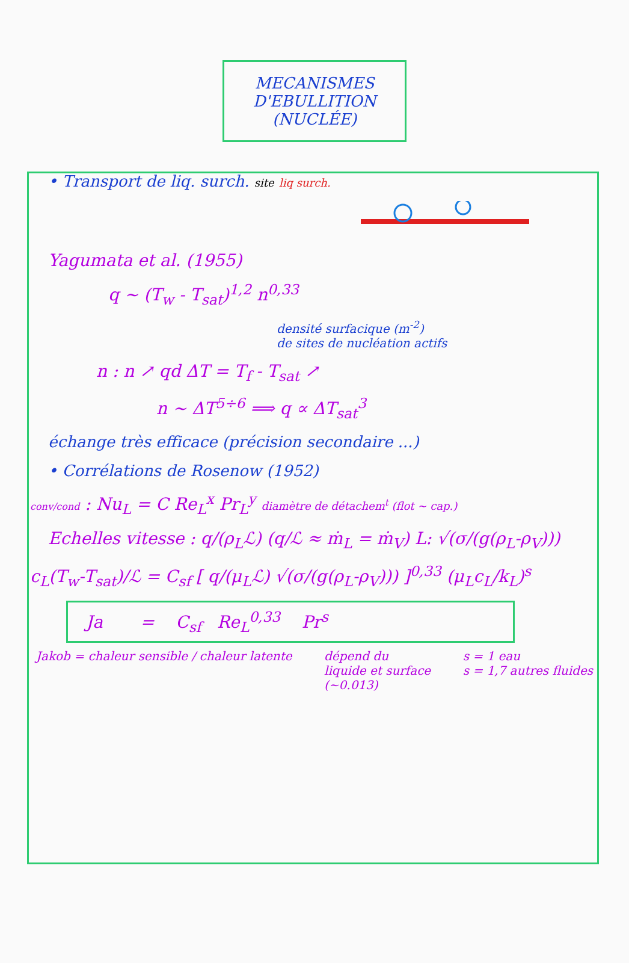MECANISMES
D'EBULLITION
(NUCLÉE)
• Transport de liq. surch. site liq surch.
Yagumata et al. (1955)
q ~ (T<sub>w</sub> - T<sub>sat</sub>)<sup>1,2</sup> n<sup>0,33</sup>
densité surfacique (m<sup>-2</sup>)
de sites de nucléation actifs
n : n ↗ qd ΔT = T<sub>f</sub> - T<sub>sat</sub> ↗
n ~ ΔT<sup>5÷6</sup> ⟹ q ∝ ΔT<sub>sat</sub><sup>3</sup>
échange très efficace (précision secondaire ...)
• Corrélations de Rosenow (1952)
conv/cond : Nu<sub>L</sub> = C Re<sub>L</sub><sup>x</sup> Pr<sub>L</sub><sup>y</sup> diamètre de détachem<sup>t</sup> (flot ~ cap.)
Echelles vitesse : q/(ρ<sub>L</sub>ℒ) (q/ℒ ≈ ṁ<sub>L</sub> = ṁ<sub>V</sub>) L: √(σ/(g(ρ<sub>L</sub>-ρ<sub>V</sub>)))
c<sub>L</sub>(T<sub>w</sub>-T<sub>sat</sub>)/ℒ = C<sub>sf</sub> [ q/(μ<sub>L</sub>ℒ) √(σ/(g(ρ<sub>L</sub>-ρ<sub>V</sub>))) ]<sup>0,33</sup> (μ<sub>L</sub>c<sub>L</sub>/k<sub>L</sub>)<sup>s</sup>
Ja = C<sub>sf</sub> Re<sub>L</sub><sup>0,33</sup> Pr<sup>s</sup>
Jakob = chaleur sensible / chaleur latente
dépend du
liquide et surface
(~0.013)
s = 1 eau
s = 1,7 autres fluides